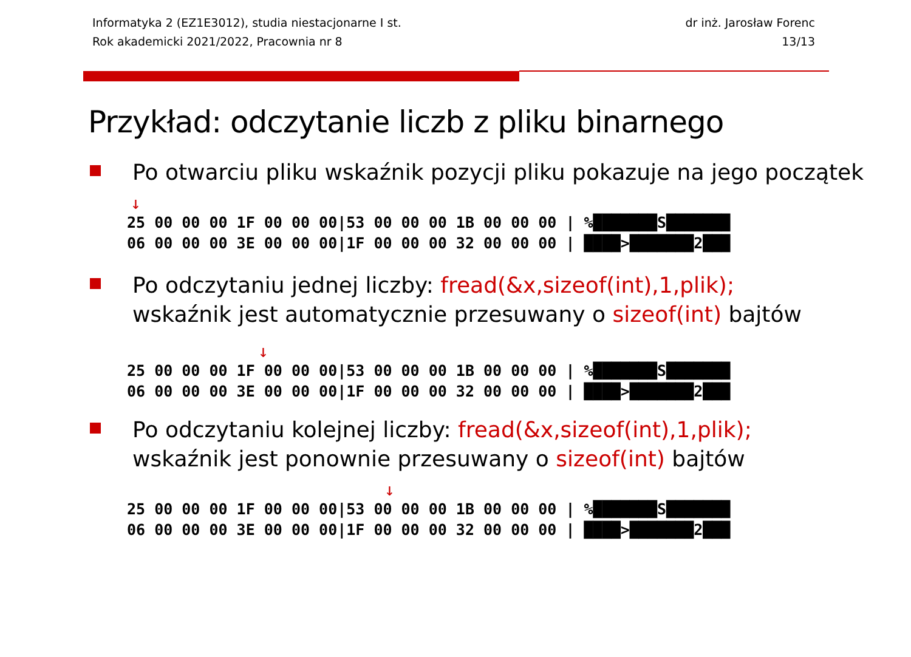Informatyka 2 (EZ1E3012), studia niestacjonarne I st.
Rok akademicki 2021/2022, Pracownia nr 8
dr inż. Jarosław Forenc
13/13
Przykład: odczytanie liczb z pliku binarnego
Po otwarciu pliku wskaźnik pozycji pliku pokazuje na jego początek
↓
25 00 00 00 1F 00 00 00|53 00 00 00 1B 00 00 00 | %███████S███████ 06 00 00 00 3E 00 00 00|1F 00 00 00 32 00 00 00 | ████>███████2███
Po odczytaniu jednej liczby: fread(&x,sizeof(int),1,plik);
wskaźnik jest automatycznie przesuwany o sizeof(int) bajtów
↓
25 00 00 00 1F 00 00 00|53 00 00 00 1B 00 00 00 | %███████S███████ 06 00 00 00 3E 00 00 00|1F 00 00 00 32 00 00 00 | ████>███████2███
Po odczytaniu kolejnej liczby: fread(&x,sizeof(int),1,plik);
wskaźnik jest ponownie przesuwany o sizeof(int) bajtów
↓
25 00 00 00 1F 00 00 00|53 00 00 00 1B 00 00 00 | %███████S███████ 06 00 00 00 3E 00 00 00|1F 00 00 00 32 00 00 00 | ████>███████2███